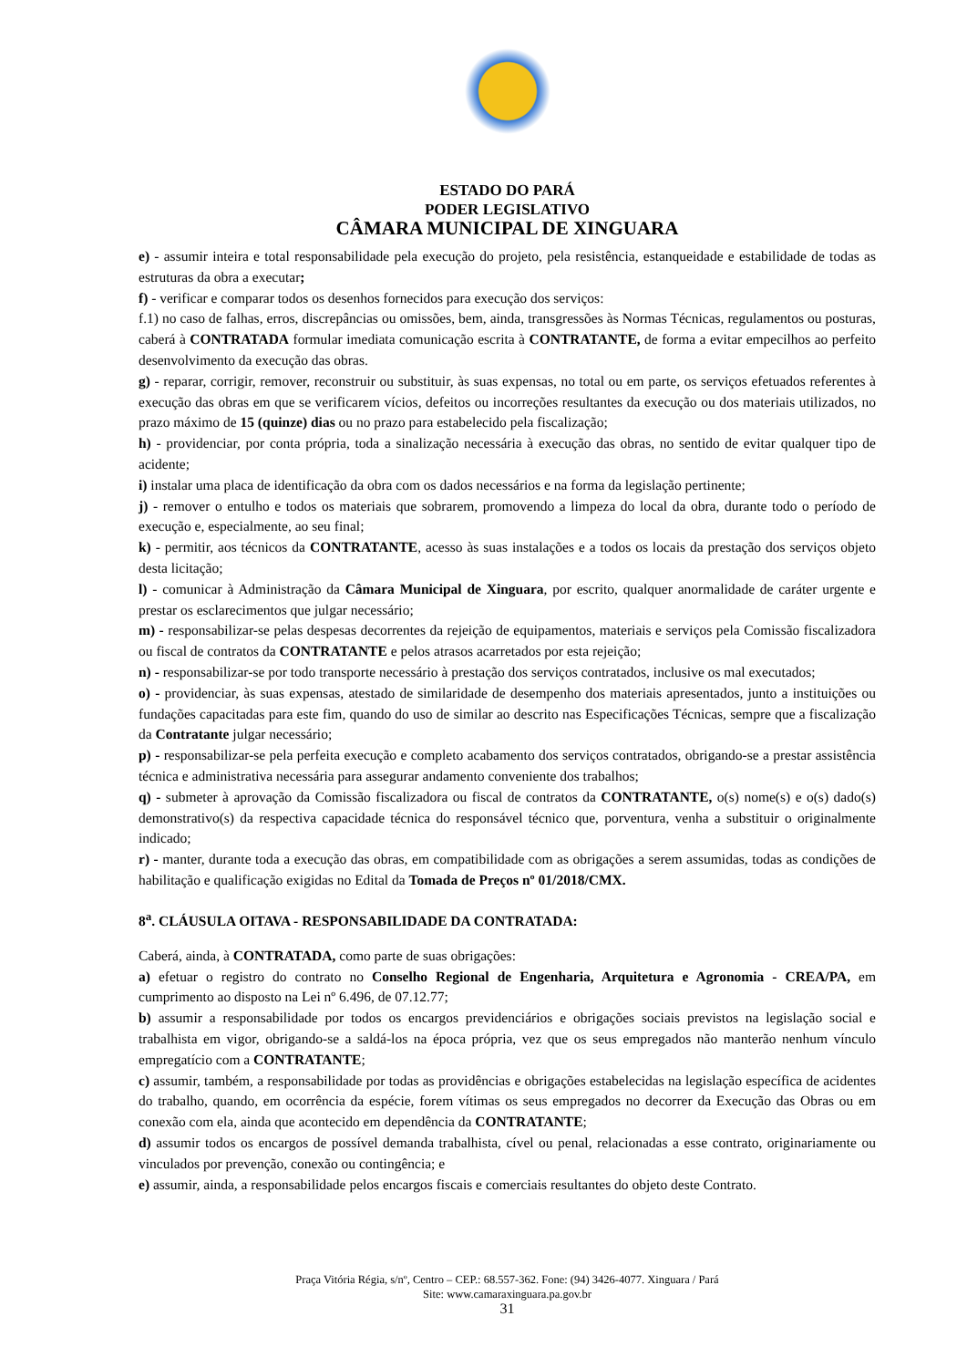ESTADO DO PARÁ
PODER LEGISLATIVO
CÂMARA MUNICIPAL DE XINGUARA
e) - assumir inteira e total responsabilidade pela execução do projeto, pela resistência, estanqueidade e estabilidade de todas as estruturas da obra a executar;
f) - verificar e comparar todos os desenhos fornecidos para execução dos serviços:
f.1) no caso de falhas, erros, discrepâncias ou omissões, bem, ainda, transgressões às Normas Técnicas, regulamentos ou posturas, caberá à CONTRATADA formular imediata comunicação escrita à CONTRATANTE, de forma a evitar empecilhos ao perfeito desenvolvimento da execução das obras.
g) - reparar, corrigir, remover, reconstruir ou substituir, às suas expensas, no total ou em parte, os serviços efetuados referentes à execução das obras em que se verificarem vícios, defeitos ou incorreções resultantes da execução ou dos materiais utilizados, no prazo máximo de 15 (quinze) dias ou no prazo para estabelecido pela fiscalização;
h) - providenciar, por conta própria, toda a sinalização necessária à execução das obras, no sentido de evitar qualquer tipo de acidente;
i) instalar uma placa de identificação da obra com os dados necessários e na forma da legislação pertinente;
j) - remover o entulho e todos os materiais que sobrarem, promovendo a limpeza do local da obra, durante todo o período de execução e, especialmente, ao seu final;
k) - permitir, aos técnicos da CONTRATANTE, acesso às suas instalações e a todos os locais da prestação dos serviços objeto desta licitação;
l) - comunicar à Administração da Câmara Municipal de Xinguara, por escrito, qualquer anormalidade de caráter urgente e prestar os esclarecimentos que julgar necessário;
m) - responsabilizar-se pelas despesas decorrentes da rejeição de equipamentos, materiais e serviços pela Comissão fiscalizadora ou fiscal de contratos da CONTRATANTE e pelos atrasos acarretados por esta rejeição;
n) - responsabilizar-se por todo transporte necessário à prestação dos serviços contratados, inclusive os mal executados;
o) - providenciar, às suas expensas, atestado de similaridade de desempenho dos materiais apresentados, junto a instituições ou fundações capacitadas para este fim, quando do uso de similar ao descrito nas Especificações Técnicas, sempre que a fiscalização da Contratante julgar necessário;
p) - responsabilizar-se pela perfeita execução e completo acabamento dos serviços contratados, obrigando-se a prestar assistência técnica e administrativa necessária para assegurar andamento conveniente dos trabalhos;
q) - submeter à aprovação da Comissão fiscalizadora ou fiscal de contratos da CONTRATANTE, o(s) nome(s) e o(s) dado(s) demonstrativo(s) da respectiva capacidade técnica do responsável técnico que, porventura, venha a substituir o originalmente indicado;
r) - manter, durante toda a execução das obras, em compatibilidade com as obrigações a serem assumidas, todas as condições de habilitação e qualificação exigidas no Edital da Tomada de Preços nº 01/2018/CMX.
8<sup>a</sup>. CLÁUSULA OITAVA - RESPONSABILIDADE DA CONTRATADA:
Caberá, ainda, à CONTRATADA, como parte de suas obrigações:
a) efetuar o registro do contrato no Conselho Regional de Engenharia, Arquitetura e Agronomia - CREA/PA, em cumprimento ao disposto na Lei nº 6.496, de 07.12.77;
b) assumir a responsabilidade por todos os encargos previdenciários e obrigações sociais previstos na legislação social e trabalhista em vigor, obrigando-se a saldá-los na época própria, vez que os seus empregados não manterão nenhum vínculo empregatício com a CONTRATANTE;
c) assumir, também, a responsabilidade por todas as providências e obrigações estabelecidas na legislação específica de acidentes do trabalho, quando, em ocorrência da espécie, forem vítimas os seus empregados no decorrer da Execução das Obras ou em conexão com ela, ainda que acontecido em dependência da CONTRATANTE;
d) assumir todos os encargos de possível demanda trabalhista, cível ou penal, relacionadas a esse contrato, originariamente ou vinculados por prevenção, conexão ou contingência; e
e) assumir, ainda, a responsabilidade pelos encargos fiscais e comerciais resultantes do objeto deste Contrato.
Praça Vitória Régia, s/nº, Centro – CEP.: 68.557-362. Fone: (94) 3426-4077. Xinguara / Pará
Site: www.camaraxinguara.pa.gov.br
31